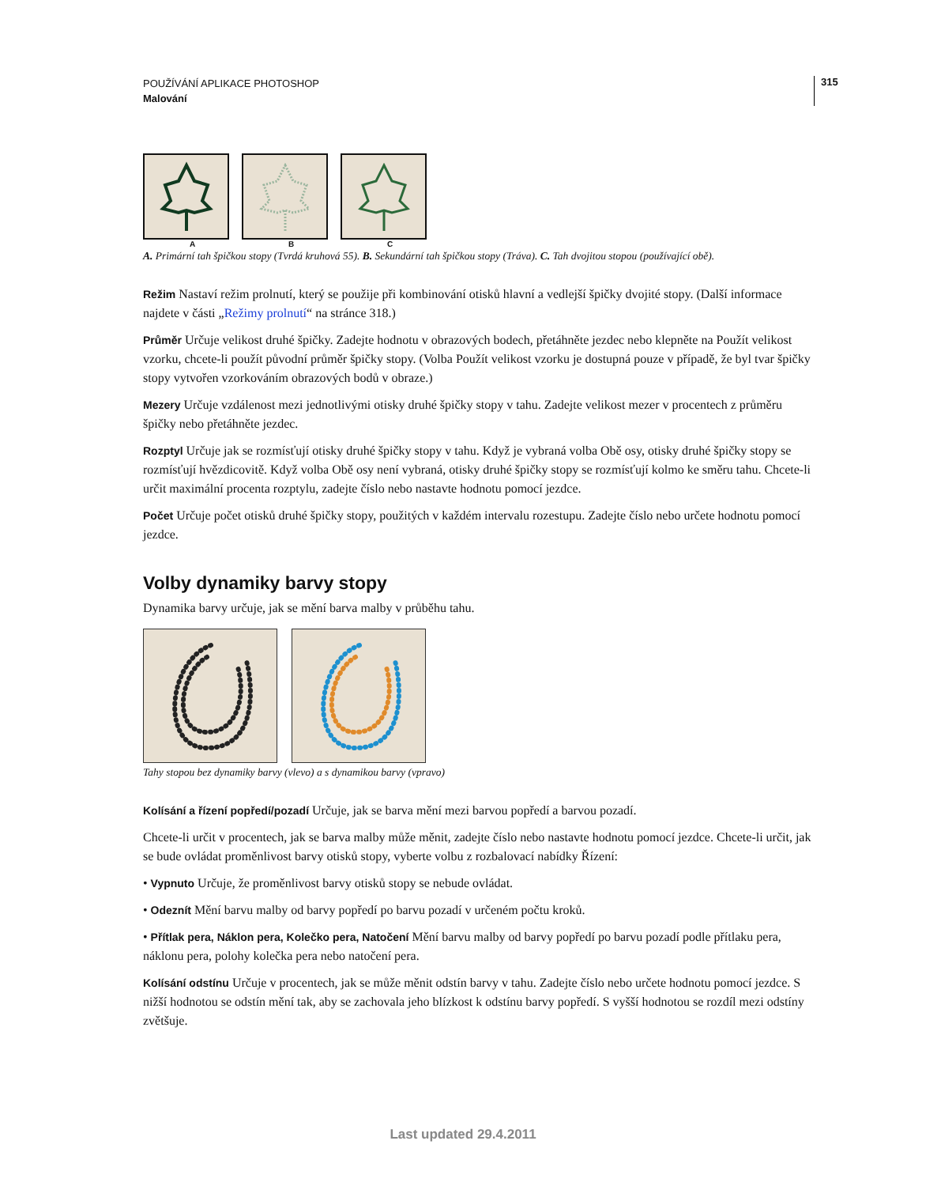315
POUŽÍVÁNÍ APLIKACE PHOTOSHOP
Malování
A B C
A. Primární tah špičkou stopy (Tvrdá kruhová 55). B. Sekundární tah špičkou stopy (Tráva). C. Tah dvojitou stopou (používající obě).
Režim Nastaví režim prolnutí, který se použije při kombinování otisků hlavní a vedlejší špičky dvojité stopy. (Další informace najdete v části „Režimy prolnutí“ na stránce 318.)
Průměr Určuje velikost druhé špičky. Zadejte hodnotu v obrazových bodech, přetáhněte jezdec nebo klepněte na Použít velikost vzorku, chcete-li použít původní průměr špičky stopy. (Volba Použít velikost vzorku je dostupná pouze v případě, že byl tvar špičky stopy vytvořen vzorkováním obrazových bodů v obraze.)
Mezery Určuje vzdálenost mezi jednotlivými otisky druhé špičky stopy v tahu. Zadejte velikost mezer v procentech z průměru špičky nebo přetáhněte jezdec.
Rozptyl Určuje jak se rozmísťují otisky druhé špičky stopy v tahu. Když je vybraná volba Obě osy, otisky druhé špičky stopy se rozmísťují hvězdicovitě. Když volba Obě osy není vybraná, otisky druhé špičky stopy se rozmísťují kolmo ke směru tahu. Chcete-li určit maximální procenta rozptylu, zadejte číslo nebo nastavte hodnotu pomocí jezdce.
Počet Určuje počet otisků druhé špičky stopy, použitých v každém intervalu rozestupu. Zadejte číslo nebo určete hodnotu pomocí jezdce.
Volby dynamiky barvy stopy
Dynamika barvy určuje, jak se mění barva malby v průběhu tahu.
Tahy stopou bez dynamiky barvy (vlevo) a s dynamikou barvy (vpravo)
Kolísání a řízení popředí/pozadí Určuje, jak se barva mění mezi barvou popředí a barvou pozadí.
Chcete-li určit v procentech, jak se barva malby může měnit, zadejte číslo nebo nastavte hodnotu pomocí jezdce. Chcete-li určit, jak se bude ovládat proměnlivost barvy otisků stopy, vyberte volbu z rozbalovací nabídky Řízení:
• Vypnuto Určuje, že proměnlivost barvy otisků stopy se nebude ovládat.
• Odeznít Mění barvu malby od barvy popředí po barvu pozadí v určeném počtu kroků.
• Přítlak pera, Náklon pera, Kolečko pera, Natočení Mění barvu malby od barvy popředí po barvu pozadí podle přítlaku pera, náklonu pera, polohy kolečka pera nebo natočení pera.
Kolísání odstínu Určuje v procentech, jak se může měnit odstín barvy v tahu. Zadejte číslo nebo určete hodnotu pomocí jezdce. S nižší hodnotou se odstín mění tak, aby se zachovala jeho blízkost k odstínu barvy popředí. S vyšší hodnotou se rozdíl mezi odstíny zvětšuje.
Last updated 29.4.2011